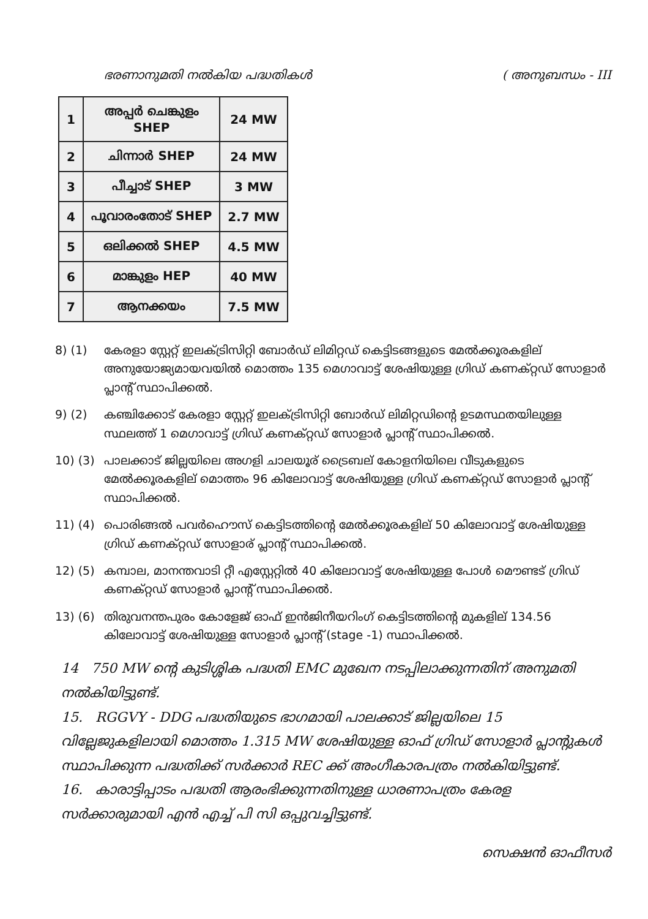ഭരണാനുമതി നൽകിയ പദ്ധതികൾ ( അനുബന്ധം - III
| 1 | അപ്പർ ചെങ്കുളം SHEP | 24 MW |
| 2 | ചിന്നാർ SHEP | 24 MW |
| 3 | പീച്ചാട് SHEP | 3 MW |
| 4 | പൂവാരംതോട് SHEP | 2.7 MW |
| 5 | ഒലിക്കൽ SHEP | 4.5 MW |
| 6 | മാങ്കുളം HEP | 40 MW |
| 7 | ആനക്കയം | 7.5 MW |
8) (1) കേരളാ സ്റ്റേറ്റ് ഇലക്ട്രിസിറ്റി ബോർഡ് ലിമിറ്റഡ് കെട്ടിടങ്ങളുടെ മേൽക്കൂരകളില് അനുയോജ്യമായവയിൽ മൊത്തം 135 മെഗാവാട്ട് ശേഷിയുള്ള ഗ്രിഡ് കണക്റ്റഡ് സോളാർ പ്ലാന്റ് സ്ഥാപിക്കൽ.
9) (2) കഞ്ചിക്കോട് കേരളാ സ്റ്റേറ്റ് ഇലക്ട്രിസിറ്റി ബോർഡ് ലിമിറ്റഡിന്റെ ഉടമസ്ഥതയിലുള്ള സ്ഥലത്ത് 1 മെഗാവാട്ട് ഗ്രിഡ് കണക്റ്റഡ് സോളാർ പ്ലാന്റ് സ്ഥാപിക്കൽ.
10) (3) പാലക്കാട് ജില്ലയിലെ അഗളി ചാലയൂര് ട്രൈബല് കോളനിയിലെ വീടുകളുടെ മേൽക്കൂരകളില് മൊത്തം 96 കിലോവാട്ട് ശേഷിയുള്ള ഗ്രിഡ് കണക്റ്റഡ് സോളാർ പ്ലാന്റ് സ്ഥാപിക്കൽ.
11) (4) പൊരിങ്ങൽ പവർഹൌസ് കെട്ടിടത്തിന്റെ മേൽക്കൂരകളില് 50 കിലോവാട്ട് ശേഷിയുള്ള ഗ്രിഡ് കണക്റ്റഡ് സോളാര് പ്ലാന്റ് സ്ഥാപിക്കൽ.
12) (5) കമ്പാല, മാനന്തവാടി റ്റീ എസ്റ്റേറ്റിൽ 40 കിലോവാട്ട് ശേഷിയുള്ള പോൾ മൌണ്ടട് ഗ്രിഡ് കണക്റ്റഡ് സോളാർ പ്ലാന്റ് സ്ഥാപിക്കൽ.
13) (6) തിരുവനന്തപുരം കോളേജ് ഓഫ് ഇൻജിനീയറിംഗ് കെട്ടിടത്തിന്റെ മുകളില് 134.56 കിലോവാട്ട് ശേഷിയുള്ള സോളാർ പ്ലാന്റ് (stage -1) സ്ഥാപിക്കൽ.
14 750 MW ന്റെ കുടിശ്ശിക പദ്ധതി EMC മുഖേന നടപ്പിലാക്കുന്നതിന് അനുമതി നൽകിയിട്ടുണ്ട്.
15. RGGVY - DDG പദ്ധതിയുടെ ഭാഗമായി പാലക്കാട് ജില്ലയിലെ 15 വില്ലേജുകളിലായി മൊത്തം 1.315 MW ശേഷിയുള്ള ഓഫ് ഗ്രിഡ് സോളാർ പ്ലാന്റുകൾ സ്ഥാപിക്കുന്ന പദ്ധതിക്ക് സർക്കാർ REC ക്ക് അംഗീകാരപത്രം നൽകിയിട്ടുണ്ട്.
16. കാരാട്ടിപ്പാടം പദ്ധതി ആരംഭിക്കുന്നതിനുള്ള ധാരണാപത്രം കേരള സർക്കാരുമായി എൻ എച്ച് പി സി ഒപ്പുവച്ചിട്ടുണ്ട്.
സെക്ഷൻ ഓഫീസർ